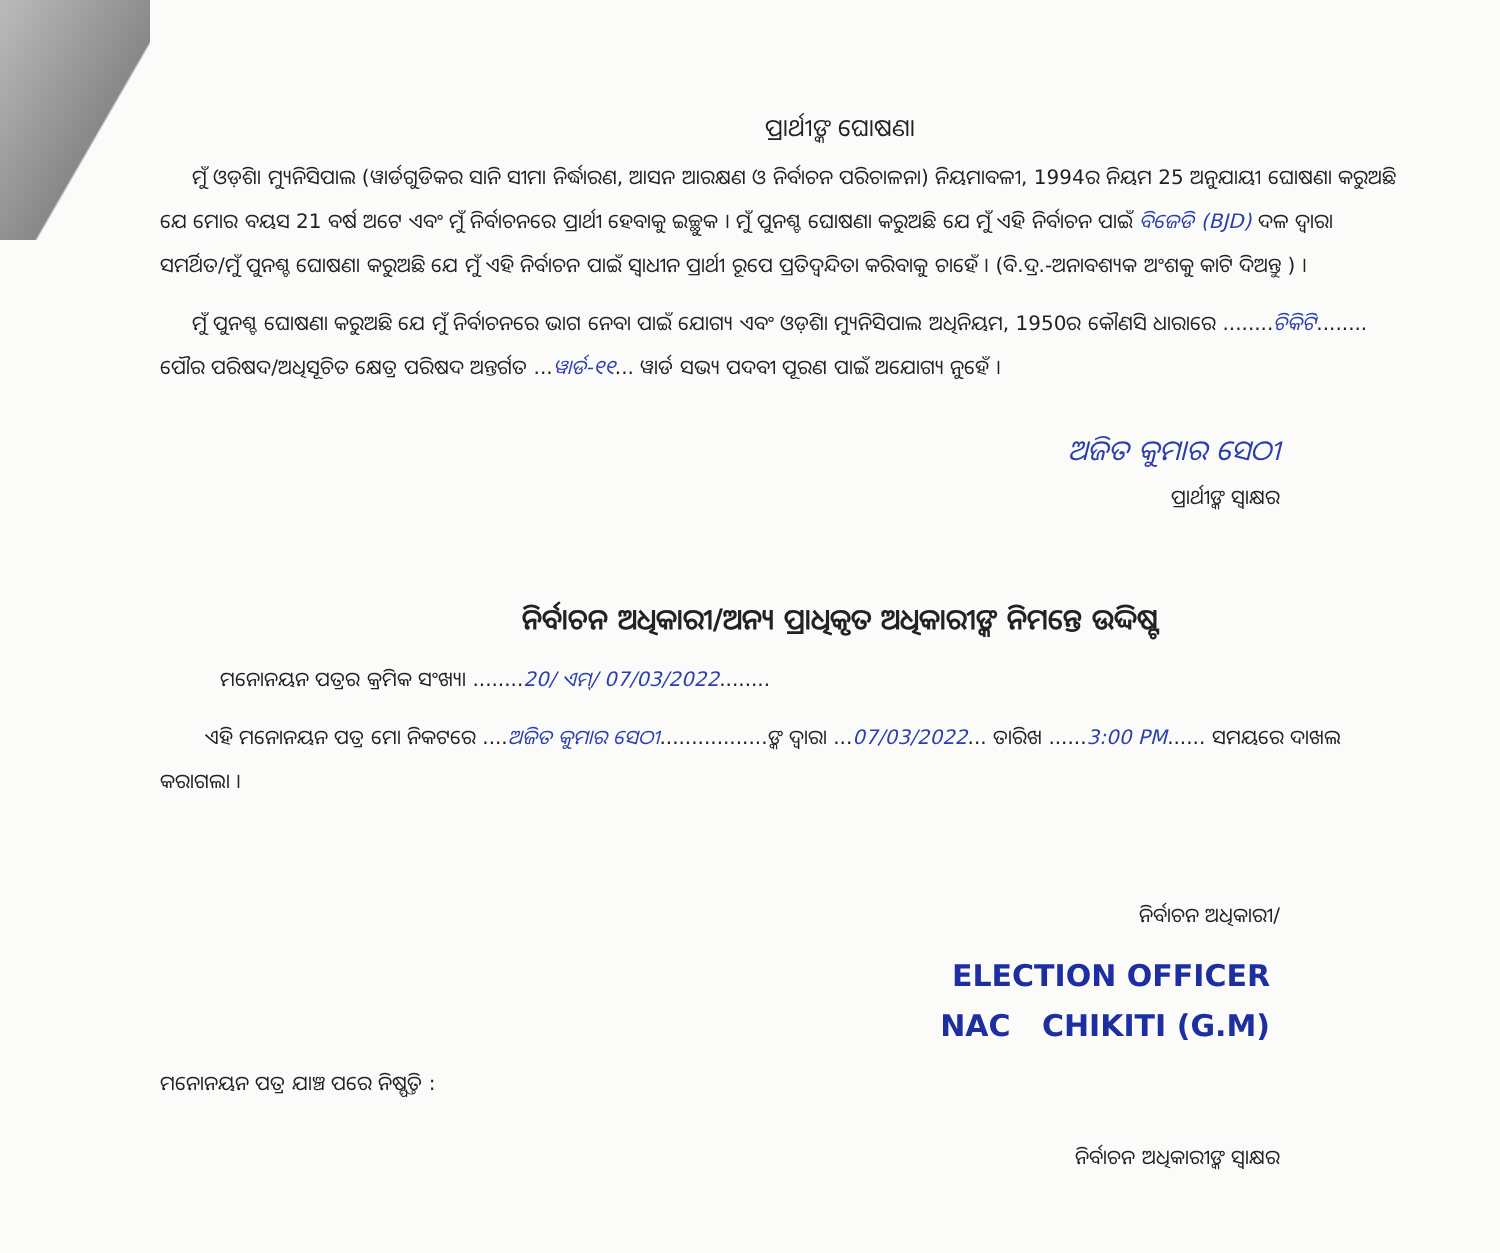ପ୍ରାର୍ଥୀଙ୍କ ଘୋଷଣା
ମୁଁ ଓଡ଼ିଶା ମ୍ୟୁନିସିପାଲ (ୱାର୍ଡଗୁଡିକର ସାନି ସୀମା ନିର୍ଦ୍ଧାରଣ, ଆସନ ଆରକ୍ଷଣ ଓ ନିର୍ବାଚନ ପରିଚାଳନା) ନିୟମାବଳୀ, 1994ର ନିୟମ 25 ଅନୁଯାୟୀ ଘୋଷଣା କରୁଅଛି ଯେ ମୋର ବୟସ 21 ବର୍ଷ ଅଟେ ଏବଂ ମୁଁ ନିର୍ବାଚନରେ ପ୍ରାର୍ଥୀ ହେବାକୁ ଇଚ୍ଛୁକ । ମୁଁ ପୁନଶ୍ଚ ଘୋଷଣା କରୁଅଛି ଯେ ମୁଁ ଏହି ନିର୍ବାଚନ ପାଇଁ ବିଜେଡି (BJD) ଦଳ ଦ୍ୱାରା ସମର୍ଥିତ/ମୁଁ ପୁନଶ୍ଚ ଘୋଷଣା କରୁଅଛି ଯେ ମୁଁ ଏହି ନିର୍ବାଚନ ପାଇଁ ସ୍ୱାଧୀନ ପ୍ରାର୍ଥୀ ରୂପେ ପ୍ରତିଦ୍ୱନ୍ଦିତା କରିବାକୁ ଚାହେଁ । (ବି.ଦ୍ର.-ଅନାବଶ୍ୟକ ଅଂଶକୁ କାଟି ଦିଅନ୍ତୁ ) ।
ମୁଁ ପୁନଶ୍ଚ ଘୋଷଣା କରୁଅଛି ଯେ ମୁଁ ନିର୍ବାଚନରେ ଭାଗ ନେବା ପାଇଁ ଯୋଗ୍ୟ ଏବଂ ଓଡ଼ିଶା ମ୍ୟୁନିସିପାଲ ଅଧିନିୟମ, 1950ର କୌଣସି ଧାରାରେ ........ଚିକିଟି........ ପୌର ପରିଷଦ/ଅଧିସୂଚିତ କ୍ଷେତ୍ର ପରିଷଦ ଅନ୍ତର୍ଗତ ...ୱାର୍ଡ-୧୧... ୱାର୍ଡ ସଭ୍ୟ ପଦବୀ ପୂରଣ ପାଇଁ ଅଯୋଗ୍ୟ ନୁହେଁ ।
ଅଜିତ କୁମାର ସେଠୀ
ପ୍ରାର୍ଥୀଙ୍କ ସ୍ୱାକ୍ଷର
ନିର୍ବାଚନ ଅଧିକାରୀ/ଅନ୍ୟ ପ୍ରାଧିକୃତ ଅଧିକାରୀଙ୍କ ନିମନ୍ତେ ଉଦ୍ଦିଷ୍ଟ
ମନୋନୟନ ପତ୍ରର କ୍ରମିକ ସଂଖ୍ୟା ........20/ ଏମ୍/ 07/03/2022........
ଏହି ମନୋନୟନ ପତ୍ର ମୋ ନିକଟରେ ....ଅଜିତ କୁମାର ସେଠୀ.................ଙ୍କ ଦ୍ୱାରା ...07/03/2022... ତାରିଖ ......3:00 PM...... ସମୟରେ ଦାଖଲ କରାଗଲା ।
ନିର୍ବାଚନ ଅଧିକାରୀ/
ELECTION OFFICER
NAC CHIKITI (G.M)
ମନୋନୟନ ପତ୍ର ଯାଞ୍ଚ ପରେ ନିଷ୍ପତ୍ତି :
ନିର୍ବାଚନ ଅଧିକାରୀଙ୍କ ସ୍ୱାକ୍ଷର